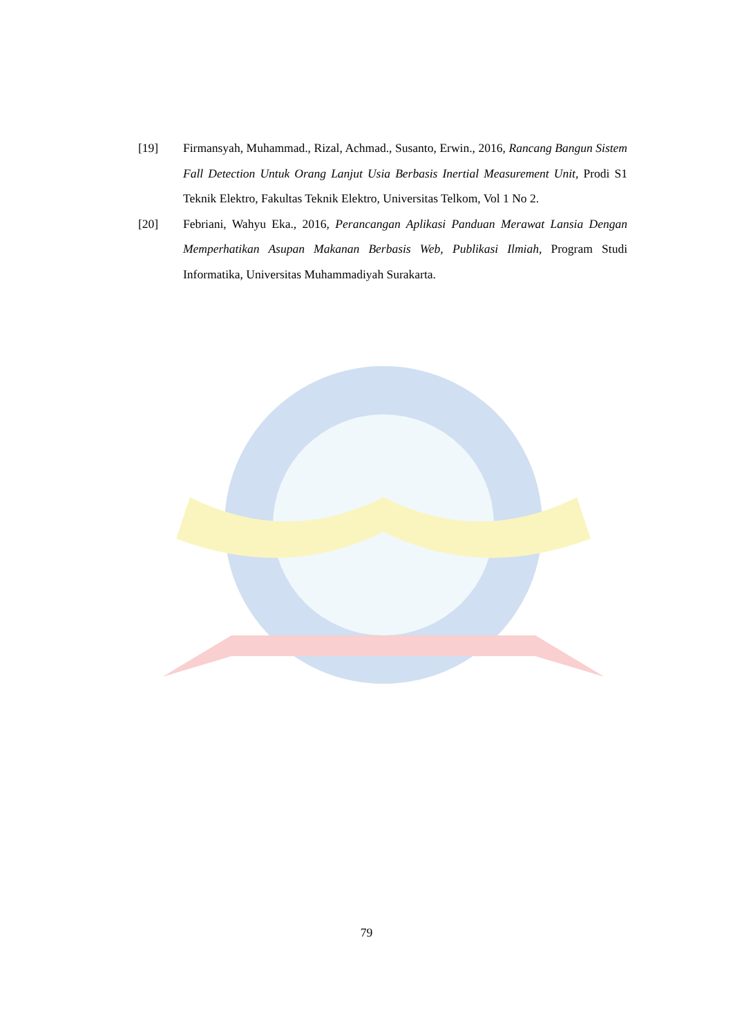[19] Firmansyah, Muhammad., Rizal, Achmad., Susanto, Erwin., 2016, Rancang Bangun Sistem Fall Detection Untuk Orang Lanjut Usia Berbasis Inertial Measurement Unit, Prodi S1 Teknik Elektro, Fakultas Teknik Elektro, Universitas Telkom, Vol 1 No 2.
[20] Febriani, Wahyu Eka., 2016, Perancangan Aplikasi Panduan Merawat Lansia Dengan Memperhatikan Asupan Makanan Berbasis Web, Publikasi Ilmiah, Program Studi Informatika, Universitas Muhammadiyah Surakarta.
79